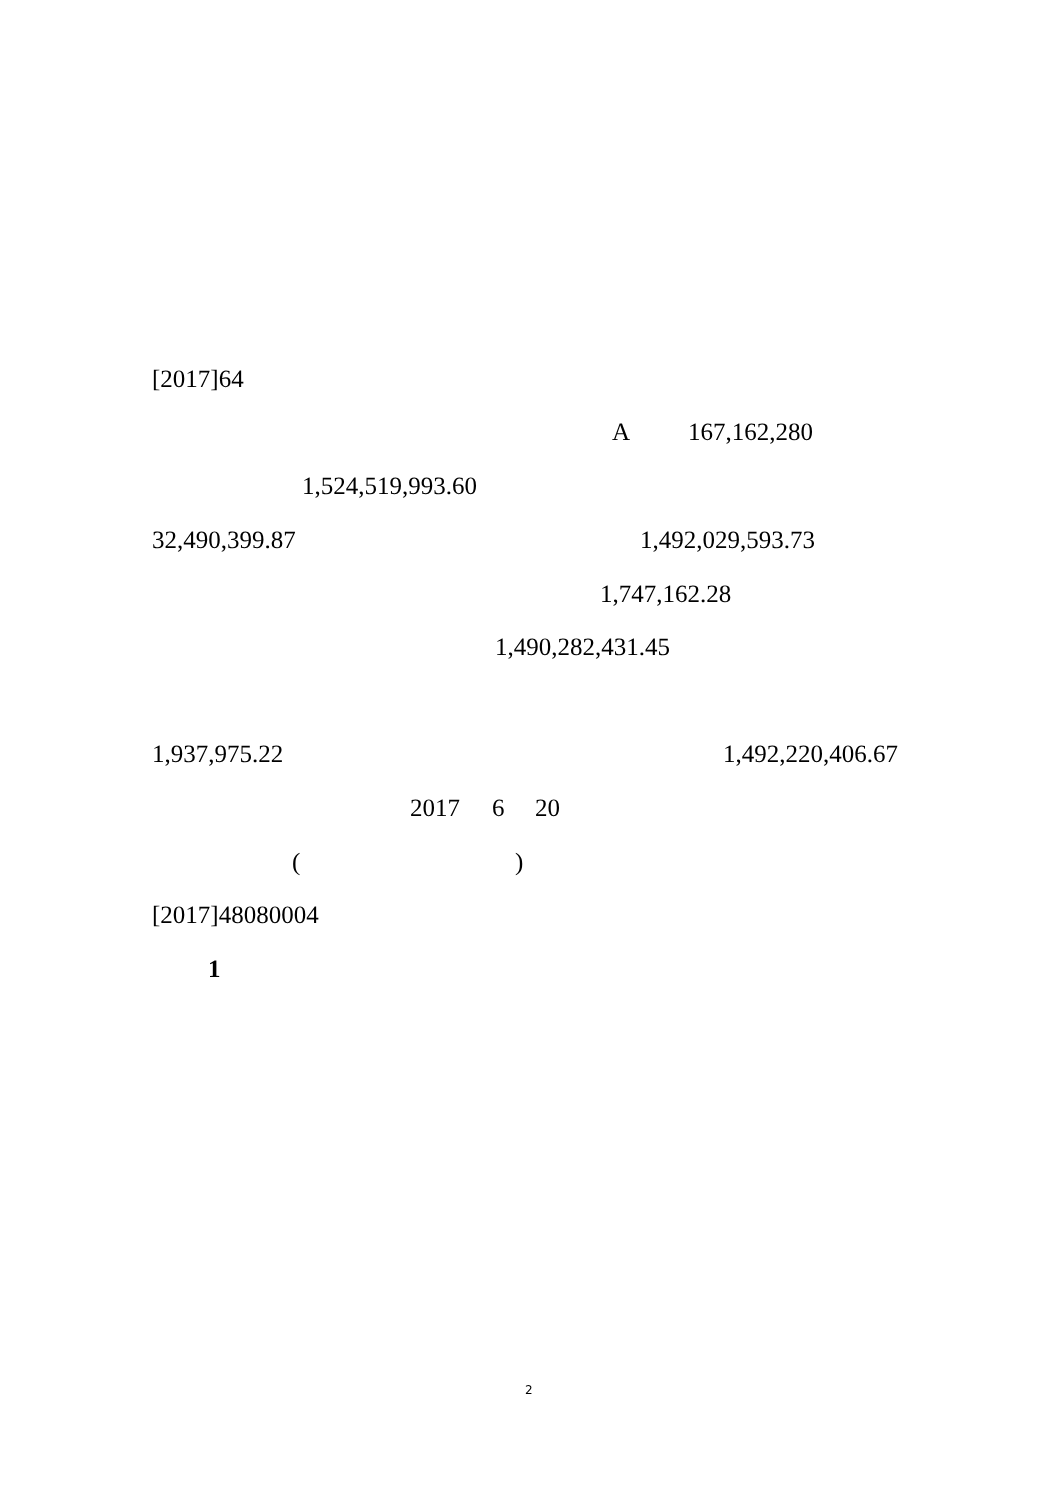[2017]64
A
167,162,280
1,524,519,993.60
32,490,399.87
1,492,029,593.73
1,747,162.28
1,490,282,431.45
1,937,975.22
1,492,220,406.67
2017
6
20
(
)
[2017]48080004
1
2